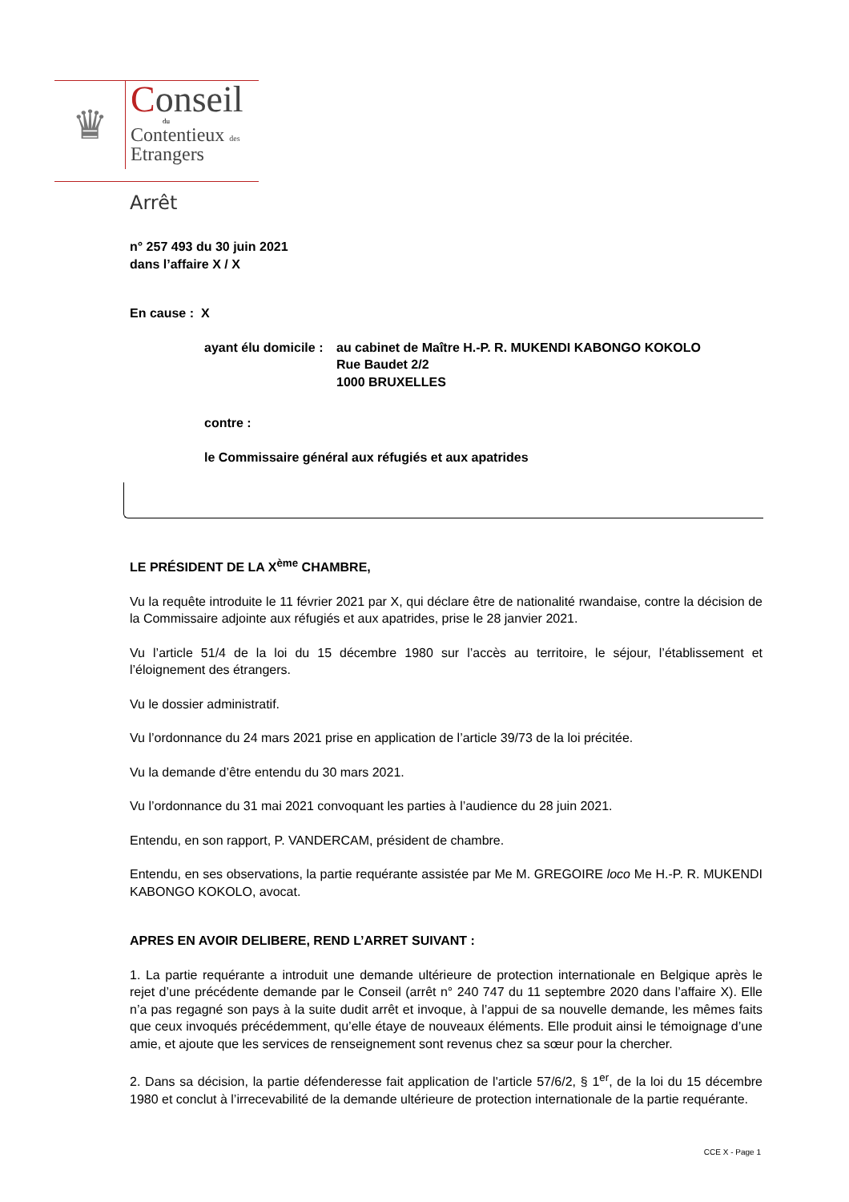♛
Conseil
du
Contentieux des
Etrangers
Arrêt
n° 257 493 du 30 juin 2021
dans l’affaire X / X
En cause : X
ayant élu domicile :
au cabinet de Maître H.-P. R. MUKENDI KABONGO KOKOLO
Rue Baudet 2/2
1000 BRUXELLES
contre :
le Commissaire général aux réfugiés et aux apatrides
LE PRÉSIDENT DE LA X<sup>ème</sup> CHAMBRE,
Vu la requête introduite le 11 février 2021 par X, qui déclare être de nationalité rwandaise, contre la décision de la Commissaire adjointe aux réfugiés et aux apatrides, prise le 28 janvier 2021.
Vu l’article 51/4 de la loi du 15 décembre 1980 sur l’accès au territoire, le séjour, l’établissement et l’éloignement des étrangers.
Vu le dossier administratif.
Vu l’ordonnance du 24 mars 2021 prise en application de l’article 39/73 de la loi précitée.
Vu la demande d’être entendu du 30 mars 2021.
Vu l’ordonnance du 31 mai 2021 convoquant les parties à l’audience du 28 juin 2021.
Entendu, en son rapport, P. VANDERCAM, président de chambre.
Entendu, en ses observations, la partie requérante assistée par Me M. GREGOIRE loco Me H.-P. R. MUKENDI KABONGO KOKOLO, avocat.
APRES EN AVOIR DELIBERE, REND L’ARRET SUIVANT :
1. La partie requérante a introduit une demande ultérieure de protection internationale en Belgique après le rejet d’une précédente demande par le Conseil (arrêt n° 240 747 du 11 septembre 2020 dans l’affaire X). Elle n’a pas regagné son pays à la suite dudit arrêt et invoque, à l’appui de sa nouvelle demande, les mêmes faits que ceux invoqués précédemment, qu’elle étaye de nouveaux éléments. Elle produit ainsi le témoignage d’une amie, et ajoute que les services de renseignement sont revenus chez sa sœur pour la chercher.
2. Dans sa décision, la partie défenderesse fait application de l'article 57/6/2, § 1<sup>er</sup>, de la loi du 15 décembre 1980 et conclut à l’irrecevabilité de la demande ultérieure de protection internationale de la partie requérante.
CCE X - Page 1